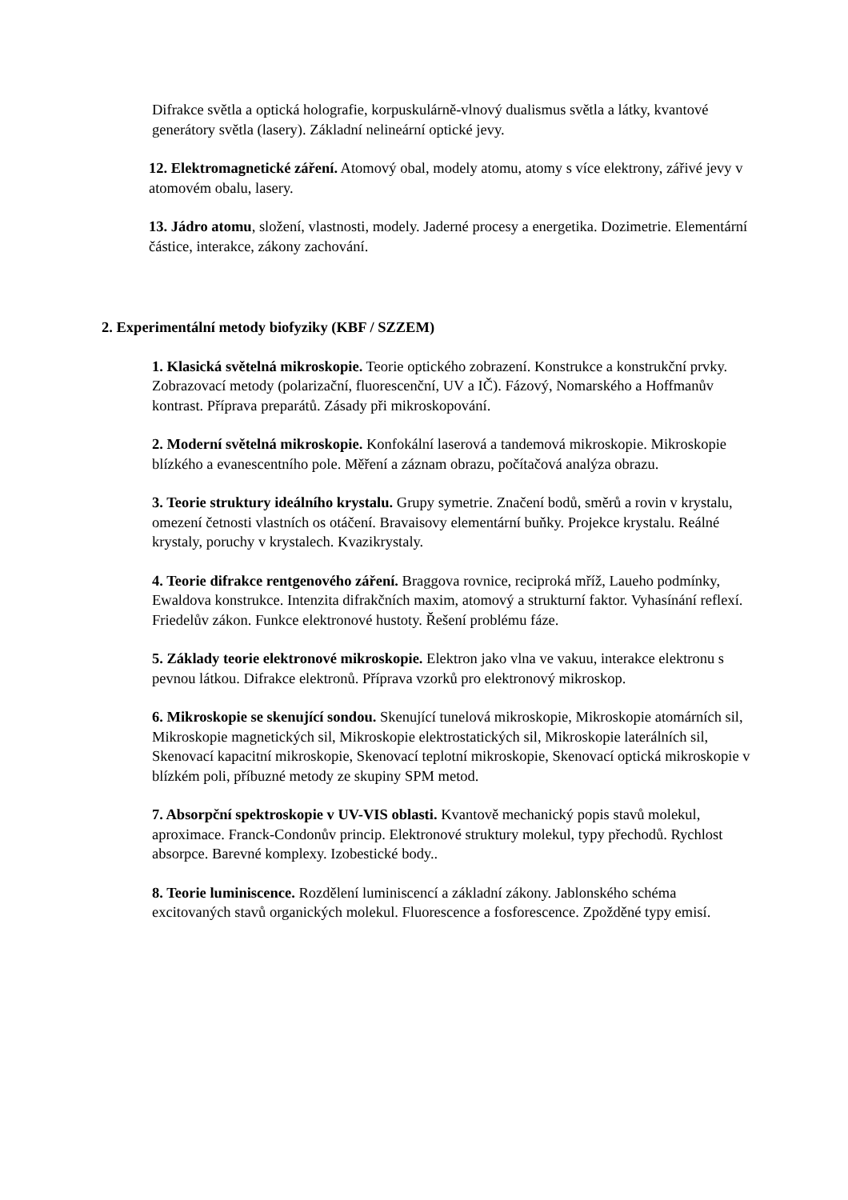Difrakce světla a optická holografie, korpuskulárně-vlnový dualismus světla a látky, kvantové generátory světla (lasery). Základní nelineární optické jevy.
12. Elektromagnetické záření. Atomový obal, modely atomu, atomy s více elektrony, zářivé jevy v atomovém obalu, lasery.
13. Jádro atomu, složení, vlastnosti, modely. Jaderné procesy a energetika. Dozimetrie. Elementární částice, interakce, zákony zachování.
2. Experimentální metody biofyziky (KBF / SZZEM)
1. Klasická světelná mikroskopie. Teorie optického zobrazení. Konstrukce a konstrukční prvky. Zobrazovací metody (polarizační, fluorescenční, UV a IČ). Fázový, Nomarského a Hoffmanův kontrast. Příprava preparátů. Zásady při mikroskopování.
2. Moderní světelná mikroskopie. Konfokální laserová a tandemová mikroskopie. Mikroskopie blízkého a evanescentního pole. Měření a záznam obrazu, počítačová analýza obrazu.
3. Teorie struktury ideálního krystalu. Grupy symetrie. Značení bodů, směrů a rovin v krystalu, omezení četnosti vlastních os otáčení. Bravaisovy elementární buňky. Projekce krystalu. Reálné krystaly, poruchy v krystalech. Kvazikrystaly.
4. Teorie difrakce rentgenového záření. Braggova rovnice, reciproká mříž, Laueho podmínky, Ewaldova konstrukce. Intenzita difrakčních maxim, atomový a strukturní faktor. Vyhasínání reflexí. Friedelův zákon. Funkce elektronové hustoty. Řešení problému fáze.
5. Základy teorie elektronové mikroskopie. Elektron jako vlna ve vakuu, interakce elektronu s pevnou látkou. Difrakce elektronů. Příprava vzorků pro elektronový mikroskop.
6. Mikroskopie se skenující sondou. Skenující tunelová mikroskopie, Mikroskopie atomárních sil, Mikroskopie magnetických sil, Mikroskopie elektrostatických sil, Mikroskopie laterálních sil, Skenovací kapacitní mikroskopie, Skenovací teplotní mikroskopie, Skenovací optická mikroskopie v blízkém poli, příbuzné metody ze skupiny SPM metod.
7. Absorpční spektroskopie v UV-VIS oblasti. Kvantově mechanický popis stavů molekul, aproximace. Franck-Condonův princip. Elektronové struktury molekul, typy přechodů. Rychlost absorpce. Barevné komplexy. Izobestické body..
8. Teorie luminiscence. Rozdělení luminiscencí a základní zákony. Jablonského schéma excitovaných stavů organických molekul. Fluorescence a fosforescence. Zpožděné typy emisí.